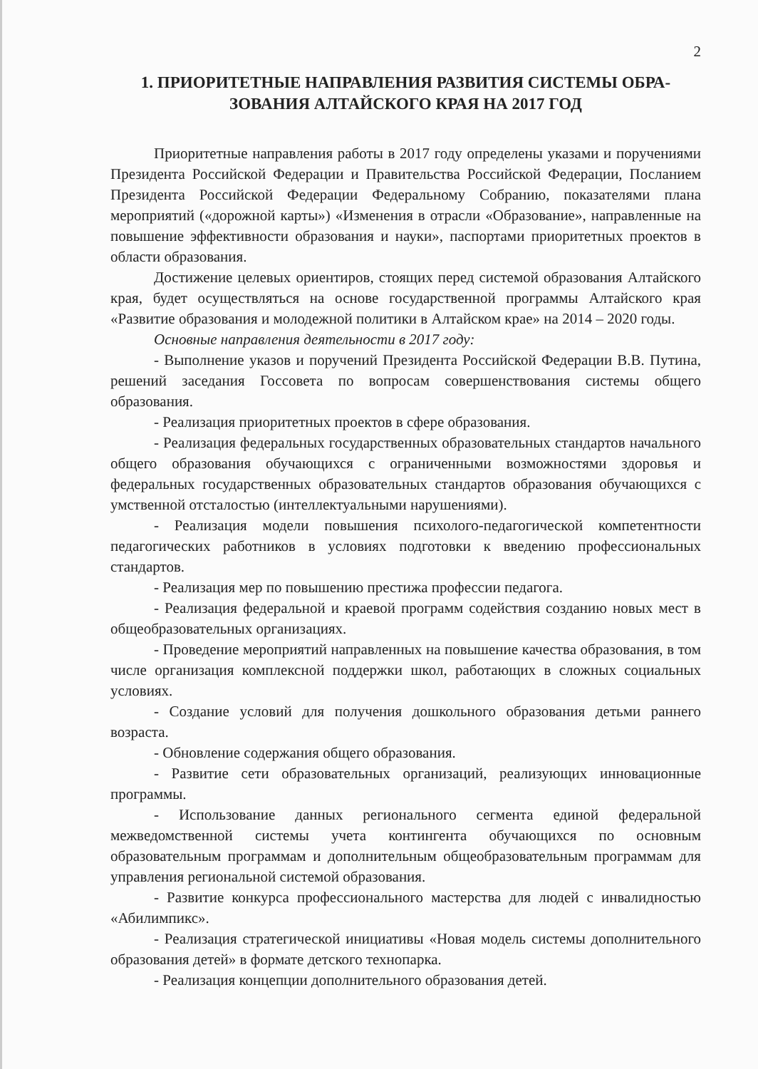2
1. ПРИОРИТЕТНЫЕ НАПРАВЛЕНИЯ РАЗВИТИЯ СИСТЕМЫ ОБРА-ЗОВАНИЯ АЛТАЙСКОГО КРАЯ НА 2017 ГОД
Приоритетные направления работы в 2017 году определены указами и поручениями Президента Российской Федерации и Правительства Российской Федерации, Посланием Президента Российской Федерации Федеральному Собранию, показателями плана мероприятий («дорожной карты») «Изменения в отрасли «Образование», направленные на повышение эффективности образования и науки», паспортами приоритетных проектов в области образования.
Достижение целевых ориентиров, стоящих перед системой образования Алтайского края, будет осуществляться на основе государственной программы Алтайского края «Развитие образования и молодежной политики в Алтайском крае» на 2014 – 2020 годы.
Основные направления деятельности в 2017 году:
- Выполнение указов и поручений Президента Российской Федерации В.В. Путина, решений заседания Госсовета по вопросам совершенствования системы общего образования.
- Реализация приоритетных проектов в сфере образования.
- Реализация федеральных государственных образовательных стандартов начального общего образования обучающихся с ограниченными возможностями здоровья и федеральных государственных образовательных стандартов образования обучающихся с умственной отсталостью (интеллектуальными нарушениями).
- Реализация модели повышения психолого-педагогической компетентности педагогических работников в условиях подготовки к введению профессиональных стандартов.
- Реализация мер по повышению престижа профессии педагога.
- Реализация федеральной и краевой программ содействия созданию новых мест в общеобразовательных организациях.
- Проведение мероприятий направленных на повышение качества образования, в том числе организация комплексной поддержки школ, работающих в сложных социальных условиях.
- Создание условий для получения дошкольного образования детьми раннего возраста.
- Обновление содержания общего образования.
- Развитие сети образовательных организаций, реализующих инновационные программы.
- Использование данных регионального сегмента единой федеральной межведомственной системы учета контингента обучающихся по основным образовательным программам и дополнительным общеобразовательным программам для управления региональной системой образования.
- Развитие конкурса профессионального мастерства для людей с инвалидностью «Абилимпикс».
- Реализация стратегической инициативы «Новая модель системы дополнительного образования детей» в формате детского технопарка.
- Реализация концепции дополнительного образования детей.